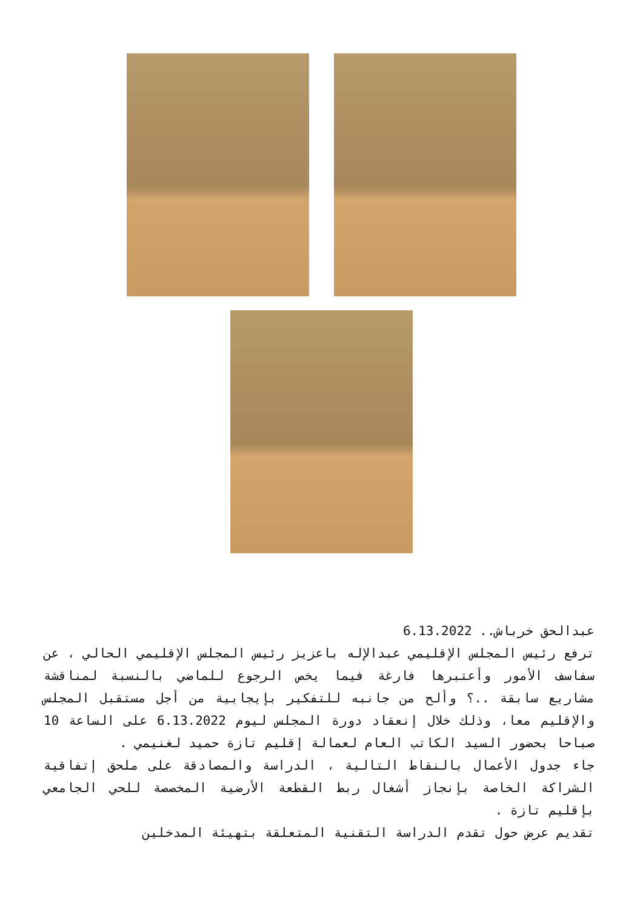عبدالحق خرباش.. 6.13.2022
ترفع رئيس المجلس الإقليمي عبدالإله باعزيز رئيس المجلس الإقليمي الحالي ، عن سفاسف الأمور وأعتبرها فارغة فيما يخص الرجوع للماضي بالنسبة لمناقشة مشاريع سابقة ..؟ وألح من جانبه للتفكير بإيجابية من أجل مستقبل المجلس والإقليم معا، وذلك خلال إنعقاد دورة المجلس ليوم 6.13.2022 على الساعة 10 صباحا بحضور السيد الكاتب العام لعمالة إقليم تازة حميد لغنيمي .
جاء جدول الأعمال بالنقاط التالية ، الدراسة والمصادقة على ملحق إتفاقية الشراكة الخاصة بإنجاز أشغال ربط القطعة الأرضية المخصصة للحي الجامعي بإقليم تازة .
تقديم عرض حول تقدم الدراسة التقنية المتعلقة بتهيئة المدخلين